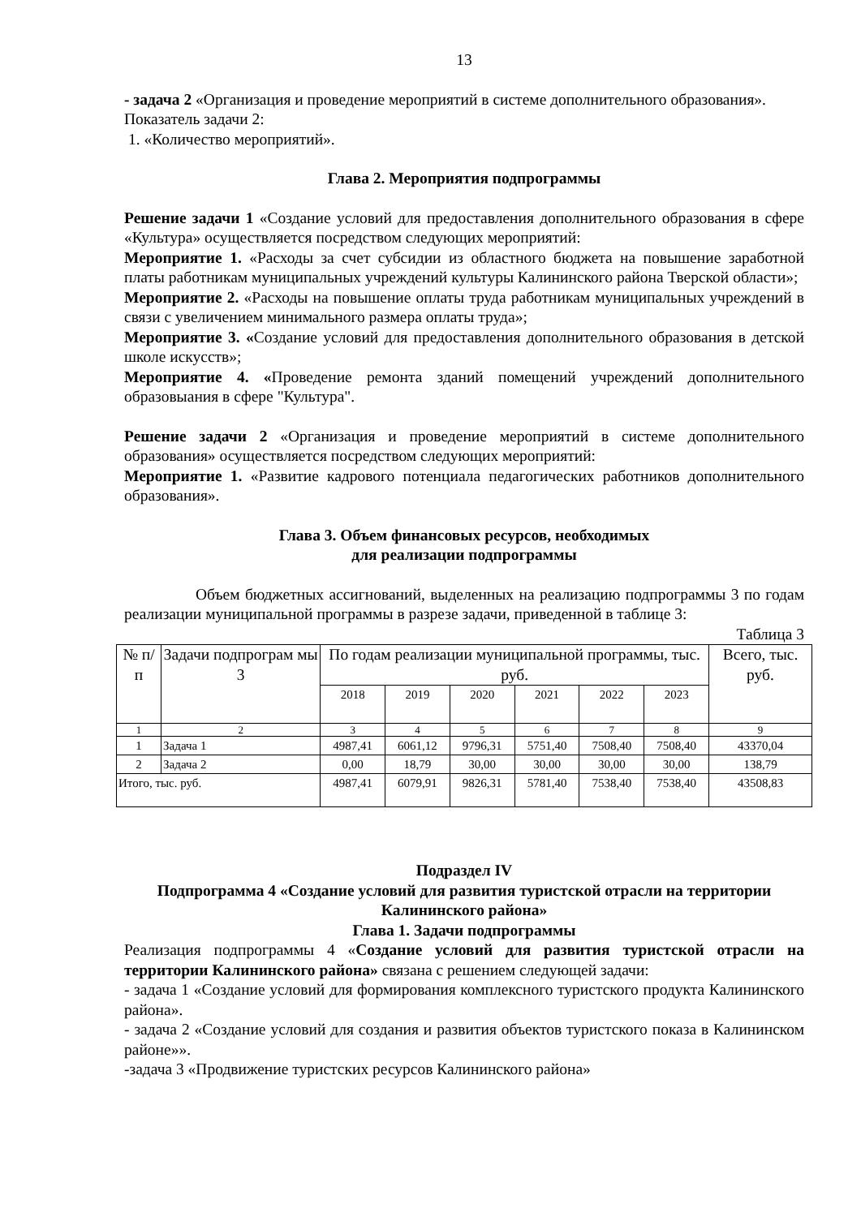13
- задача 2 «Организация и проведение мероприятий в системе дополнительного образования».
Показатель задачи 2:
1. «Количество мероприятий».
Глава 2. Мероприятия подпрограммы
Решение задачи 1 «Создание условий для предоставления дополнительного образования в сфере «Культура» осуществляется посредством следующих мероприятий:
Мероприятие 1. «Расходы за счет субсидии из областного бюджета на повышение заработной платы работникам муниципальных учреждений культуры Калининского района Тверской области»;
Мероприятие 2. «Расходы на повышение оплаты труда работникам муниципальных учреждений в связи с увеличением минимального размера оплаты труда»;
Мероприятие 3. «Создание условий для предоставления дополнительного образования в детской школе искусств»;
Мероприятие 4. «Проведение ремонта зданий помещений учреждений дополнительного образовыания в сфере "Культура".
Решение задачи 2 «Организация и проведение мероприятий в системе дополнительного образования» осуществляется посредством следующих мероприятий:
Мероприятие 1. «Развитие кадрового потенциала педагогических работников дополнительного образования».
Глава 3. Объем финансовых ресурсов, необходимых
для реализации подпрограммы
Объем бюджетных ассигнований, выделенных на реализацию подпрограммы 3 по годам реализации муниципальной программы в разрезе задачи, приведенной в таблице 3:
Таблица 3
| № п/ п | Задачи подпрограм мы 3 | По годам реализации муниципальной программы, тыс. руб. | | | | | | Всего, тыс. руб. |
| --- | --- | --- | --- | --- | --- | --- | --- | --- |
| | | 2018 | 2019 | 2020 | 2021 | 2022 | 2023 | |
| 1 | 2 | 3 | 4 | 5 | 6 | 7 | 8 | 9 |
| 1 | Задача 1 | 4987,41 | 6061,12 | 9796,31 | 5751,40 | 7508,40 | 7508,40 | 43370,04 |
| 2 | Задача 2 | 0,00 | 18,79 | 30,00 | 30,00 | 30,00 | 30,00 | 138,79 |
| Итого, тыс. руб. | | 4987,41 | 6079,91 | 9826,31 | 5781,40 | 7538,40 | 7538,40 | 43508,83 |
Подраздел IV
Подпрограмма 4 «Создание условий для развития туристской отрасли на территории Калининского района»
Глава 1. Задачи подпрограммы
Реализация подпрограммы 4 «Создание условий для развития туристской отрасли на территории Калининского района» связана с решением следующей задачи:
- задача 1 «Создание условий для формирования комплексного туристского продукта Калининского района».
- задача 2 «Создание условий для создания и развития объектов туристского показа в Калининском районе»».
-задача 3 «Продвижение туристских ресурсов Калининского района»